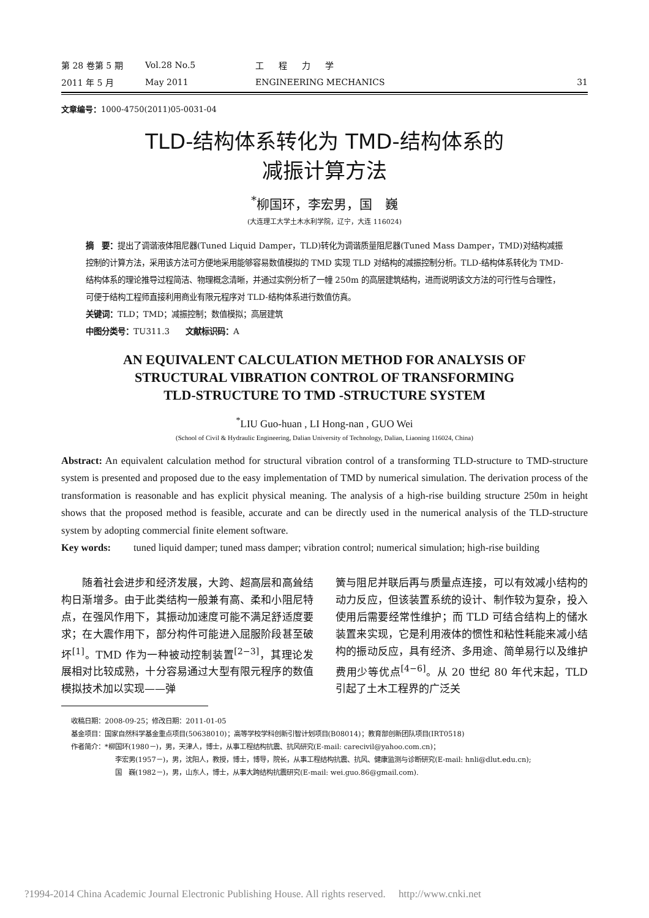第 28 卷第 5 期 Vol.28 No.5 工程力学
2011 年 5 月 May 2011 ENGINEERING MECHANICS 31
文章编号：1000-4750(2011)05-0031-04
TLD-结构体系转化为 TMD-结构体系的
减振计算方法
<sup>*</sup> 柳国环，李宏男，国　巍
(大连理工大学土木水利学院，辽宁，大连 116024)
摘　要：提出了调谐液体阻尼器(Tuned Liquid Damper，TLD)转化为调谐质量阻尼器(Tuned Mass Damper，TMD)对结构减振控制的计算方法，采用该方法可方便地采用能够容易数值模拟的 TMD 实现 TLD 对结构的减振控制分析。TLD-结构体系转化为 TMD-结构体系的理论推导过程简洁、物理概念清晰，并通过实例分析了一幢 250m 的高层建筑结构，进而说明该文方法的可行性与合理性，可便于结构工程师直接利用商业有限元程序对 TLD-结构体系进行数值仿真。
关键词：TLD；TMD；减振控制；数值模拟；高层建筑
中图分类号：TU311.3　　文献标识码：A
AN EQUIVALENT CALCULATION METHOD FOR ANALYSIS OF
STRUCTURAL VIBRATION CONTROL OF TRANSFORMING
TLD-STRUCTURE TO TMD -STRUCTURE SYSTEM
<sup>*</sup> LIU Guo-huan , LI Hong-nan , GUO Wei
(School of Civil & Hydraulic Engineering, Dalian University of Technology, Dalian, Liaoning 116024, China)
Abstract: An equivalent calculation method for structural vibration control of a transforming TLD-structure to TMD-structure system is presented and proposed due to the easy implementation of TMD by numerical simulation. The derivation process of the transformation is reasonable and has explicit physical meaning. The analysis of a high-rise building structure 250m in height shows that the proposed method is feasible, accurate and can be directly used in the numerical analysis of the TLD-structure system by adopting commercial finite element software.
Key words: tuned liquid damper; tuned mass damper; vibration control; numerical simulation; high-rise building
　　随着社会进步和经济发展，大跨、超高层和高耸结构日渐增多。由于此类结构一般兼有高、柔和小阻尼特点，在强风作用下，其振动加速度可能不满足舒适度要求；在大震作用下，部分构件可能进入屈服阶段甚至破坏<sup>[1]</sup>。TMD 作为一种被动控制装置<sup>[2−3]</sup>，其理论发展相对比较成熟，十分容易通过大型有限元程序的数值模拟技术加以实现——弹
簧与阻尼并联后再与质量点连接，可以有效减小结构的动力反应，但该装置系统的设计、制作较为复杂，投入使用后需要经常性维护；而 TLD 可结合结构上的储水装置来实现，它是利用液体的惯性和粘性耗能来减小结构的振动反应，具有经济、多用途、简单易行以及维护费用少等优点<sup>[4−6]</sup>。从 20 世纪 80 年代末起，TLD 引起了土木工程界的广泛关
收稿日期：2008-09-25；修改日期：2011-01-05
基金项目：国家自然科学基金重点项目(50638010)；高等学校学科创新引智计划项目(B08014)；教育部创新团队项目(IRT0518)
作者简介：*柳国环(1980－)，男，天津人，博士，从事工程结构抗震、抗风研究(E-mail: carecivil@yahoo.com.cn)；
李宏男(1957－)，男，沈阳人，教授，博士，博导，院长，从事工程结构抗震、抗风、健康监测与诊断研究(E-mail: hnli@dlut.edu.cn);
国　巍(1982－)，男，山东人，博士，从事大跨结构抗震研究(E-mail: wei.guo.86@gmail.com).
?1994-2014 China Academic Journal Electronic Publishing House. All rights reserved.　 http://www.cnki.net